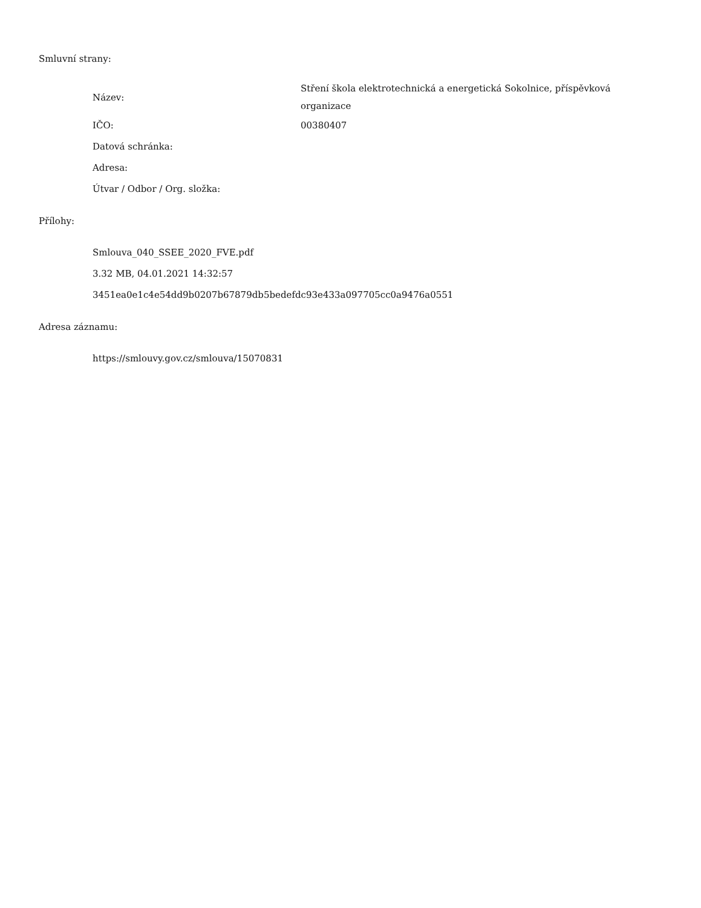Smluvní strany:
| Název: | Stření škola elektrotechnická a energetická Sokolnice, příspěvková organizace |
| IČO: | 00380407 |
| Datová schránka: | |
| Adresa: | |
| Útvar / Odbor / Org. složka: | |
Přílohy:
Smlouva_040_SSEE_2020_FVE.pdf
3.32 MB, 04.01.2021 14:32:57
3451ea0e1c4e54dd9b0207b67879db5bedefdc93e433a097705cc0a9476a0551
Adresa záznamu:
https://smlouvy.gov.cz/smlouva/15070831